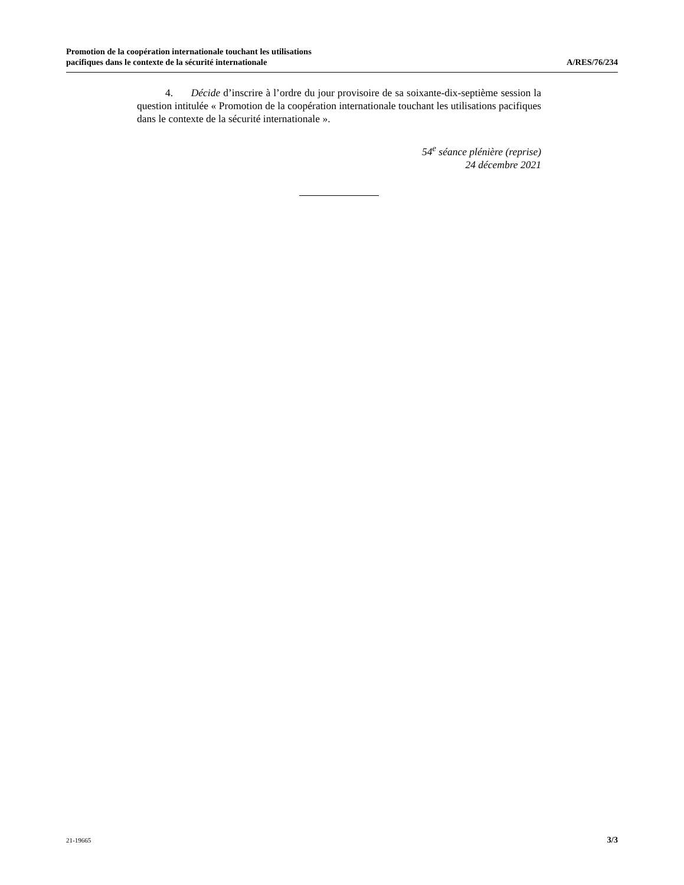Promotion de la coopération internationale touchant les utilisations
pacifiques dans le contexte de la sécurité internationale
A/RES/76/234
4. Décide d’inscrire à l’ordre du jour provisoire de sa soixante-dix-septième session la question intitulée « Promotion de la coopération internationale touchant les utilisations pacifiques dans le contexte de la sécurité internationale ».
54<sup>e</sup> séance plénière (reprise)
24 décembre 2021
21-19665 3/3